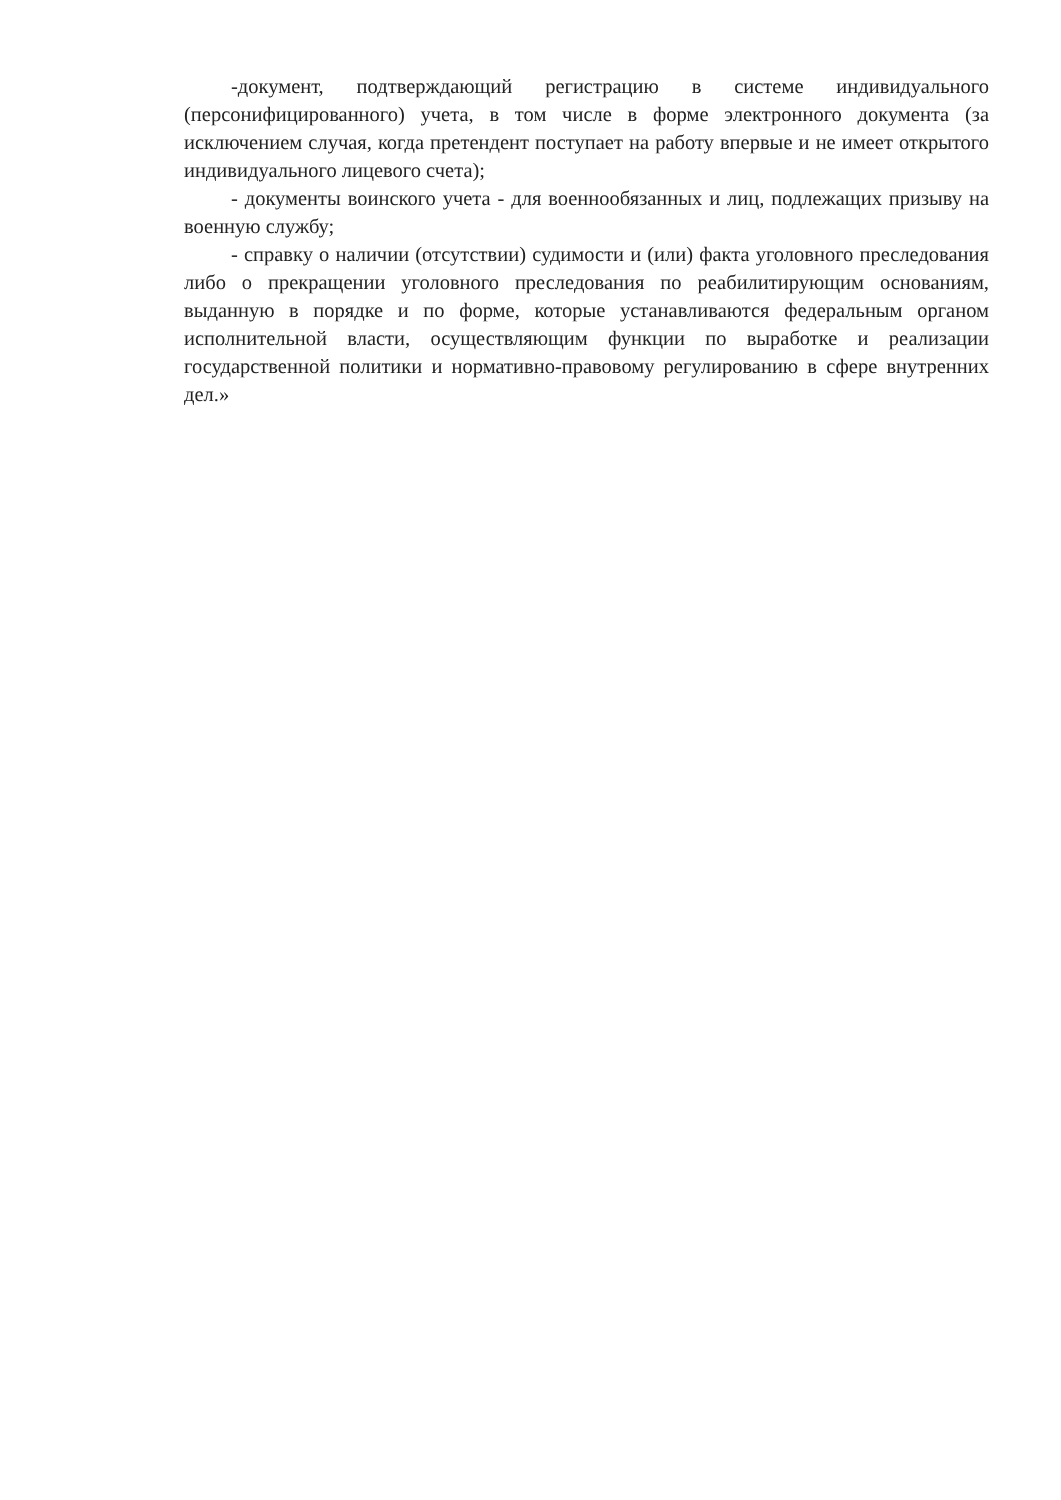-документ, подтверждающий регистрацию в системе индивидуального (персонифицированного) учета, в том числе в форме электронного документа (за исключением случая, когда претендент поступает на работу впервые и не имеет открытого индивидуального лицевого счета);
- документы воинского учета - для военнообязанных и лиц, подлежащих призыву на военную службу;
- справку о наличии (отсутствии) судимости и (или) факта уголовного преследования либо о прекращении уголовного преследования по реабилитирующим основаниям, выданную в порядке и по форме, которые устанавливаются федеральным органом исполнительной власти, осуществляющим функции по выработке и реализации государственной политики и нормативно-правовому регулированию в сфере внутренних дел.»